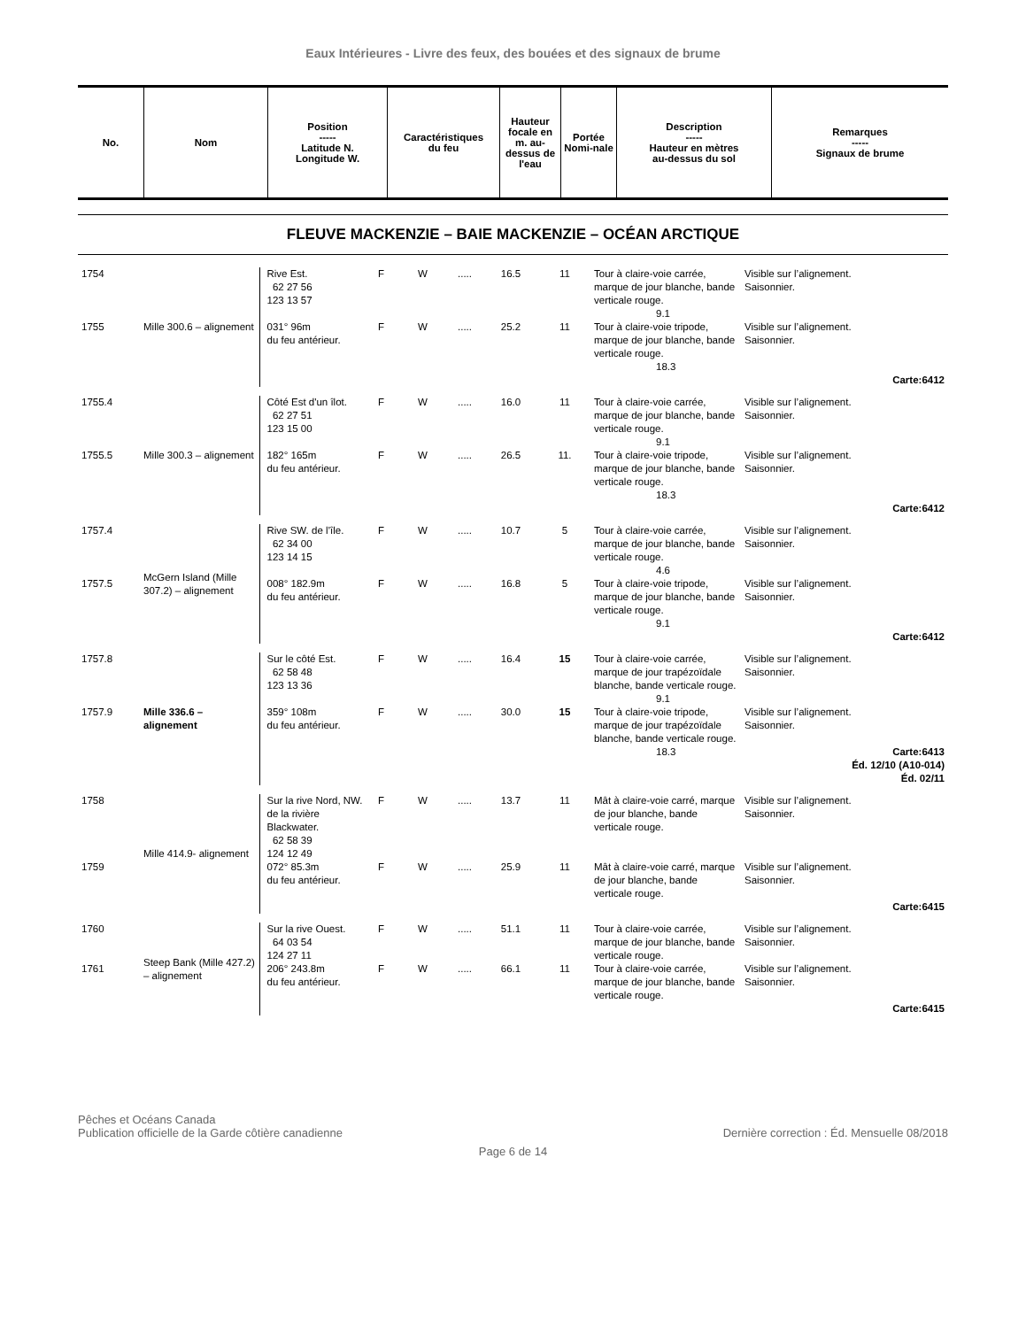Eaux Intérieures - Livre des feux, des bouées et des signaux de brume
| No. | Nom | Position ----- Latitude N. Longitude W. | Caractéristiques du feu | Hauteur focale en m. au-dessus de l'eau | Portée Nomi-nale | Description ----- Hauteur en mètres au-dessus du sol | Remarques ----- Signaux de brume |
| --- | --- | --- | --- | --- | --- | --- | --- |
FLEUVE MACKENZIE – BAIE MACKENZIE – OCÉAN ARCTIQUE
| 1754 | Mille 300.6 – alignement | Rive Est. 62 27 56 123 13 57 | F | W | ..... | 16.5 | 11 | Tour à claire-voie carrée, marque de jour blanche, bande verticale rouge. 9.1 | Visible sur l’alignement. Saisonnier. |
| 1755 | | 031° 96m du feu antérieur. | F | W | ..... | 25.2 | 11 | Tour à claire-voie tripode, marque de jour blanche, bande verticale rouge. 18.3 | Visible sur l’alignement. Saisonnier. Carte:6412 |
| 1755.4 | Mille 300.3 – alignement | Côté Est d'un îlot. 62 27 51 123 15 00 | F | W | ..... | 16.0 | 11 | Tour à claire-voie carrée, marque de jour blanche, bande verticale rouge. 9.1 | Visible sur l’alignement. Saisonnier. |
| 1755.5 | | 182° 165m du feu antérieur. | F | W | ..... | 26.5 | 11. | Tour à claire-voie tripode, marque de jour blanche, bande verticale rouge. 18.3 | Visible sur l’alignement. Saisonnier. Carte:6412 |
| 1757.4 | McGern Island (Mille 307.2) – alignement | Rive SW. de l’île. 62 34 00 123 14 15 | F | W | ..... | 10.7 | 5 | Tour à claire-voie carrée, marque de jour blanche, bande verticale rouge. 4.6 | Visible sur l’alignement. Saisonnier. |
| 1757.5 | | 008° 182.9m du feu antérieur. | F | W | ..... | 16.8 | 5 | Tour à claire-voie tripode, marque de jour blanche, bande verticale rouge. 9.1 | Visible sur l’alignement. Saisonnier. Carte:6412 |
| 1757.8 | Mille 336.6 – alignement | Sur le côté Est. 62 58 48 123 13 36 | F | W | ..... | 16.4 | 15 | Tour à claire-voie carrée, marque de jour trapézoïdale blanche, bande verticale rouge. 9.1 | Visible sur l’alignement. Saisonnier. |
| 1757.9 | | 359° 108m du feu antérieur. | F | W | ..... | 30.0 | 15 | Tour à claire-voie tripode, marque de jour trapézoïdale blanche, bande verticale rouge. 18.3 | Visible sur l’alignement. Saisonnier. Carte:6413 Éd. 12/10 (A10-014) Éd. 02/11 |
| 1758 | Mille 414.9- alignement | Sur la rive Nord, NW. de la rivière Blackwater. 62 58 39 124 12 49 | F | W | ..... | 13.7 | 11 | Mât à claire-voie carré, marque de jour blanche, bande verticale rouge. | Visible sur l’alignement. Saisonnier. |
| 1759 | | 072° 85.3m du feu antérieur. | F | W | ..... | 25.9 | 11 | Mât à claire-voie carré, marque de jour blanche, bande verticale rouge. | Visible sur l’alignement. Saisonnier. Carte:6415 |
| 1760 | Steep Bank (Mille 427.2) – alignement | Sur la rive Ouest. 64 03 54 124 27 11 | F | W | ..... | 51.1 | 11 | Tour à claire-voie carrée, marque de jour blanche, bande verticale rouge. | Visible sur l’alignement. Saisonnier. |
| 1761 | | 206° 243.8m du feu antérieur. | F | W | ..... | 66.1 | 11 | Tour à claire-voie carrée, marque de jour blanche, bande verticale rouge. | Visible sur l’alignement. Saisonnier. Carte:6415 |
Pêches et Océans Canada
Publication officielle de la Garde côtière canadienne
Dernière correction : Éd. Mensuelle 08/2018
Page 6 de 14